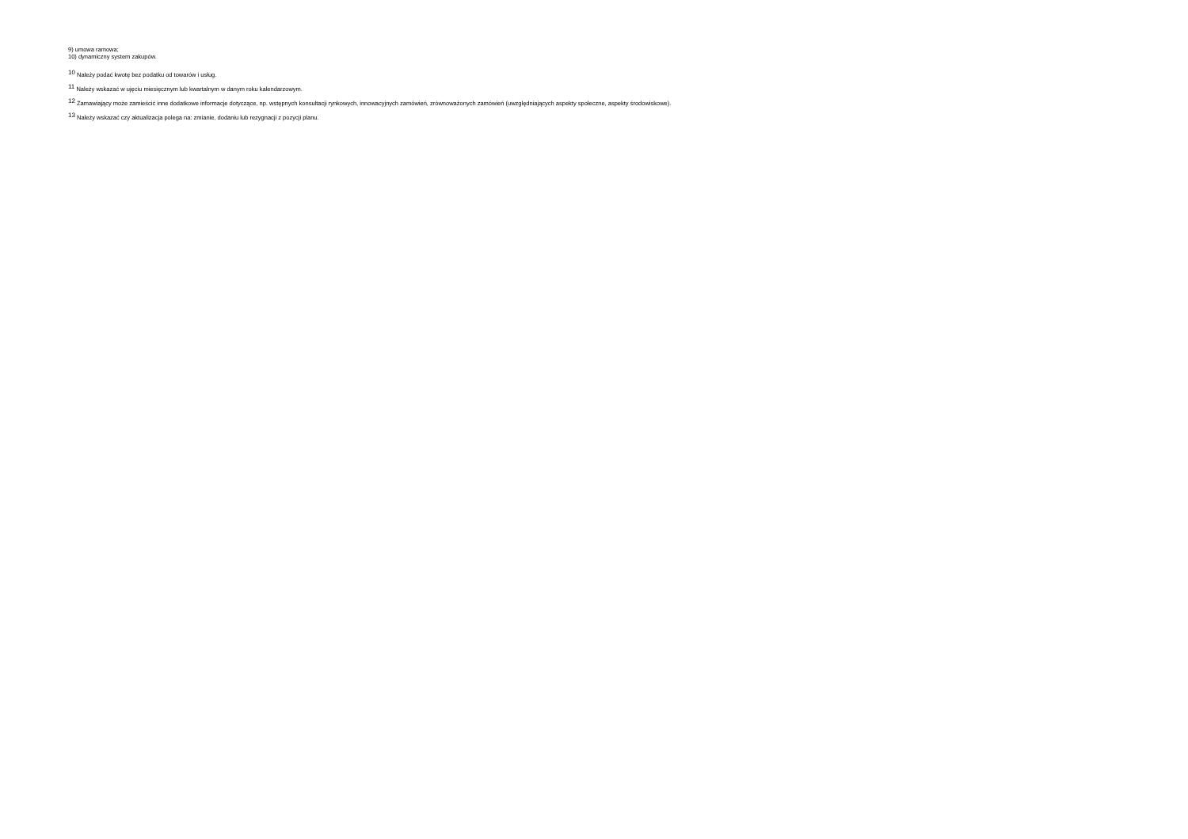9) umowa ramowa;
10) dynamiczny system zakupów.
<sup>10</sup> Należy podać kwotę bez podatku od towarów i usług.
<sup>11</sup> Należy wskazać w ujęciu miesięcznym lub kwartalnym w danym roku kalendarzowym.
<sup>12</sup> Zamawiający może zamieścić inne dodatkowe informacje dotyczące, np. wstępnych konsultacji rynkowych, innowacyjnych zamówień, zrównoważonych zamówień (uwzględniających aspekty społeczne, aspekty środowiskowe).
<sup>13</sup> Należy wskazać czy aktualizacja polega na: zmianie, dodaniu lub rezygnacji z pozycji planu.